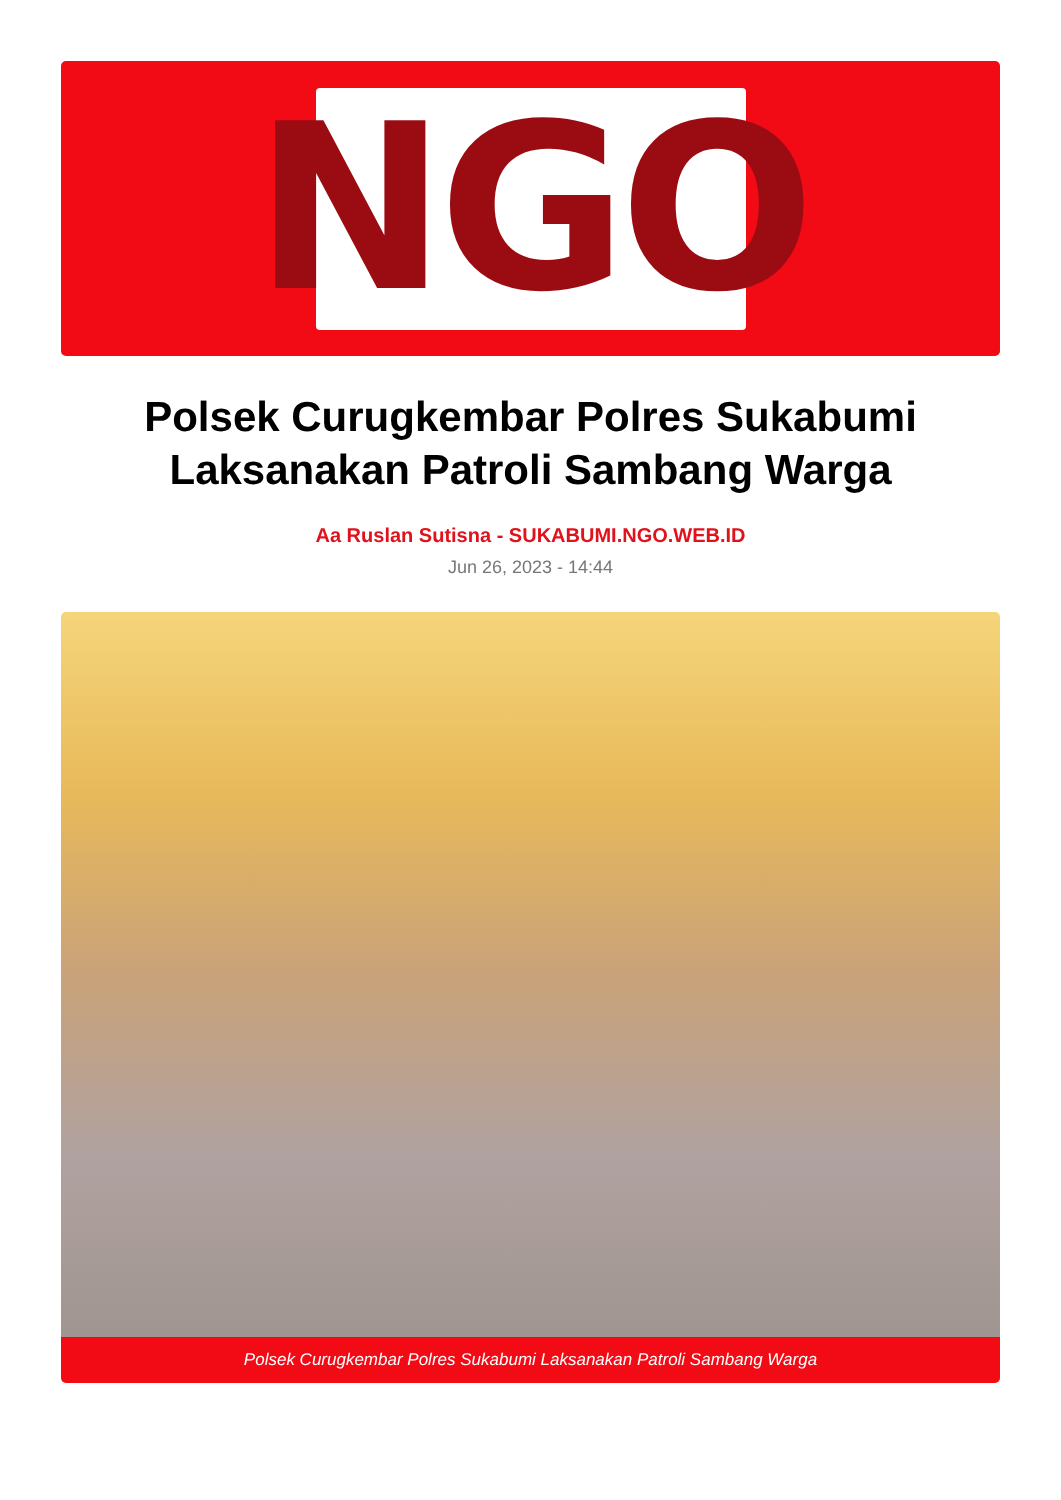NGO
Polsek Curugkembar Polres Sukabumi
Laksanakan Patroli Sambang Warga
Aa Ruslan Sutisna - SUKABUMI.NGO.WEB.ID
Jun 26, 2023 - 14:44
Polsek Curugkembar Polres Sukabumi Laksanakan Patroli Sambang Warga